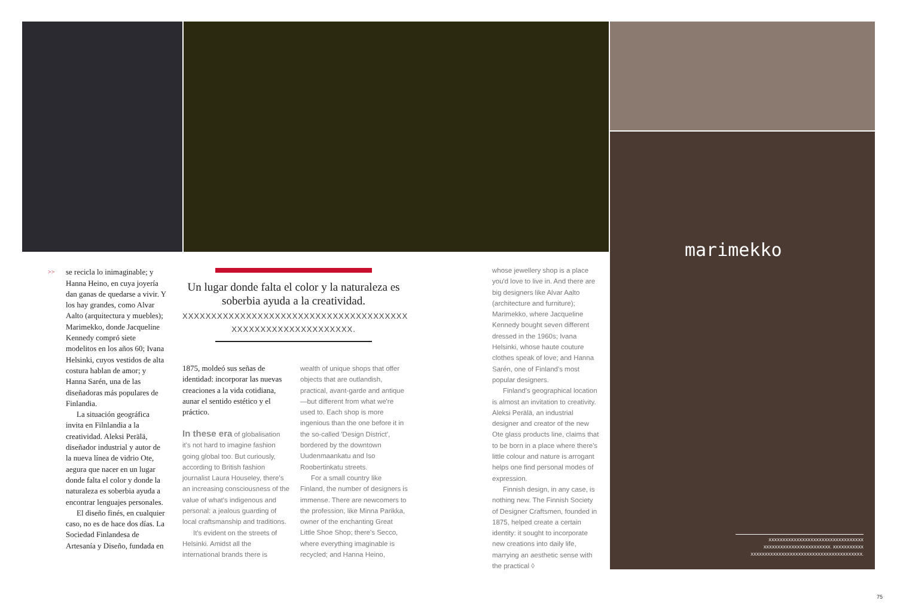marimekko
>>
se recicla lo inimaginable; y Hanna Heino, en cuya joyería dan ganas de quedarse a vivir. Y los hay grandes, como Alvar Aalto (arquitectura y muebles); Marimekko, donde Jacqueline Kennedy compró siete modelitos en los años 60; Ivana Helsinki, cuyos vestidos de alta costura hablan de amor; y Hanna Sarén, una de las diseñadoras más populares de Finlandia.
La situación geográfica invita en Filnlandia a la creatividad. Aleksi Perälä, diseñador industrial y autor de la nueva línea de vidrio Ote, aegura que nacer en un lugar donde falta el color y donde la naturaleza es soberbia ayuda a encontrar lenguajes personales.
El diseño finés, en cualquier caso, no es de hace dos días. La Sociedad Finlandesa de Artesanía y Diseño, fundada en
Un lugar donde falta el color y la naturaleza es soberbia ayuda a la creatividad.
XXXXXXXXXXXXXXXXXXXXXXXXXXXXXXXXXXXXXXX XXXXXXXXXXXXXXXXXXXXX.
1875, moldeó sus señas de identidad: incorporar las nuevas creaciones a la vida cotidiana, aunar el sentido estético y el práctico.
In these era of globalisation it's not hard to imagine fashion going global too. But curiously, according to British fashion journalist Laura Houseley, there's an increasing consciousness of the value of what's indigenous and personal: a jealous guarding of local craftsmanship and traditions.
It's evident on the streets of Helsinki. Amidst all the international brands there is
wealth of unique shops that offer objects that are outlandish, practical, avant-garde and antique —but different from what we're used to. Each shop is more ingenious than the one before it in the so-called 'Design District', bordered by the downtown Uudenmaankatu and Iso Roobertinkatu streets.
For a small country like Finland, the number of designers is immense. There are newcomers to the profession, like Minna Parikka, owner of the enchanting Great Little Shoe Shop; there's Secco, where everything imaginable is recycled; and Hanna Heino,
whose jewellery shop is a place you'd love to live in. And there are big designers like Alvar Aalto (architecture and furniture); Marimekko, where Jacqueline Kennedy bought seven different dressed in the 1960s; Ivana Helsinki, whose haute couture clothes speak of love; and Hanna Sarén, one of Finland's most popular designers.
Finland's geographical location is almost an invitation to creativity. Aleksi Perälä, an industrial designer and creator of the new Ote glass products line, claims that to be born in a place where there's little colour and nature is arrogant helps one find personal modes of expression.
Finnish design, in any case, is nothing new. The Finnish Society of Designer Craftsmen, founded in 1875, helped create a certain identity: it sought to incorporate new creations into daily life, marrying an aesthetic sense with the practical ◊
XXXXXXXXXXXXXXXXXXXXXXXXXXXXXXXXXX XXXXXXXXXXXXXXXXXXXXXXXX. XXXXXXXXXXX XXXXXXXXXXXXXXXXXXXXXXXXXXXXXXXXXXXXXXXX.
75